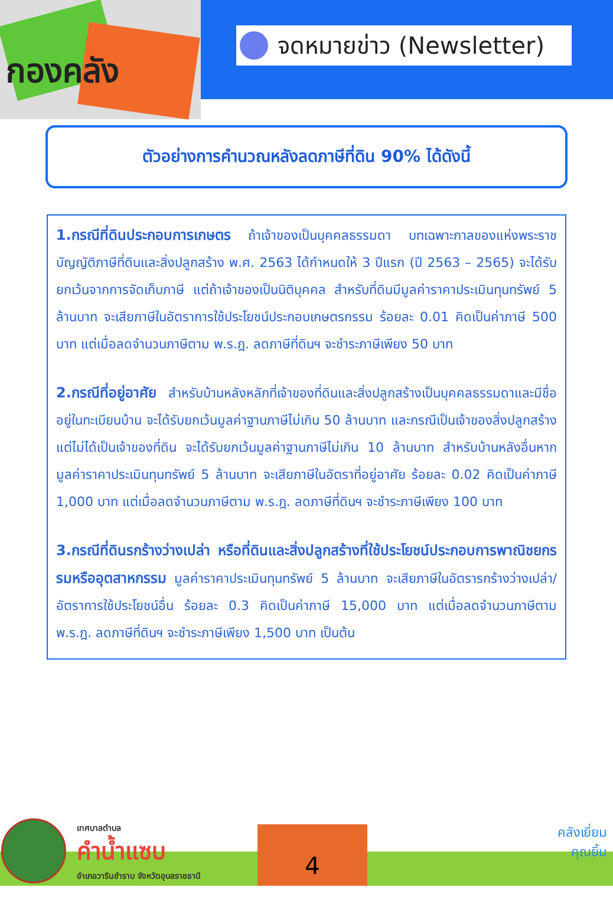กองคลัง
จดหมายข่าว (Newsletter)
ตัวอย่างการคำนวณหลังลดภาษีที่ดิน 90% ได้ดังนี้
1.กรณีที่ดินประกอบการเกษตร ถ้าเจ้าของเป็นบุคคลธรรมดา บทเฉพาะกาลของแห่งพระราชบัญญัติภาษีที่ดินและสิ่งปลูกสร้าง พ.ศ. 2563 ได้กำหนดให้ 3 ปีแรก (ปี 2563 – 2565) จะได้รับยกเว้นจากการจัดเก็บภาษี แต่ถ้าเจ้าของเป็นนิติบุคคล สำหรับที่ดินมีมูลค่าราคาประเมินทุนทรัพย์ 5 ล้านบาท จะเสียภาษีในอัตราการใช้ประโยชน์ประกอบเกษตรกรรม ร้อยละ 0.01 คิดเป็นค่าภาษี 500 บาท แต่เมื่อลดจำนวนภาษีตาม พ.ร.ฎ. ลดภาษีที่ดินฯ จะชำระภาษีเพียง 50 บาท
2.กรณีที่อยู่อาศัย สำหรับบ้านหลังหลักที่เจ้าของที่ดินและสิ่งปลูกสร้างเป็นบุคคลธรรมดาและมีชื่ออยู่ในทะเบียนบ้าน จะได้รับยกเว้นมูลค่าฐานภาษีไม่เกิน 50 ล้านบาท และกรณีเป็นเจ้าของสิ่งปลูกสร้างแต่ไม่ได้เป็นเจ้าของที่ดิน จะได้รับยกเว้นมูลค่าฐานภาษีไม่เกิน 10 ล้านบาท สำหรับบ้านหลังอื่นหากมูลค่าราคาประเมินทุนทรัพย์ 5 ล้านบาท จะเสียภาษีในอัตราที่อยู่อาศัย ร้อยละ 0.02 คิดเป็นค่าภาษี 1,000 บาท แต่เมื่อลดจำนวนภาษีตาม พ.ร.ฎ. ลดภาษีที่ดินฯ จะชำระภาษีเพียง 100 บาท
3.กรณีที่ดินรกร้างว่างเปล่า หรือที่ดินและสิ่งปลูกสร้างที่ใช้ประโยชน์ประกอบการพาณิชยกรรมหรืออุตสาหกรรม มูลค่าราคาประเมินทุนทรัพย์ 5 ล้านบาท จะเสียภาษีในอัตรารกร้างว่างเปล่า/อัตราการใช้ประโยชน์อื่น ร้อยละ 0.3 คิดเป็นค่าภาษี 15,000 บาท แต่เมื่อลดจำนวนภาษีตาม พ.ร.ฎ. ลดภาษีที่ดินฯ จะชำระภาษีเพียง 1,500 บาท เป็นต้น
เทศบาลตำบล
คำน้ำแซบ
อำเภอวารินชำราบ จังหวัดอุบลราชธานี
4
คลังเยี่ยม
คุณยิ้ม